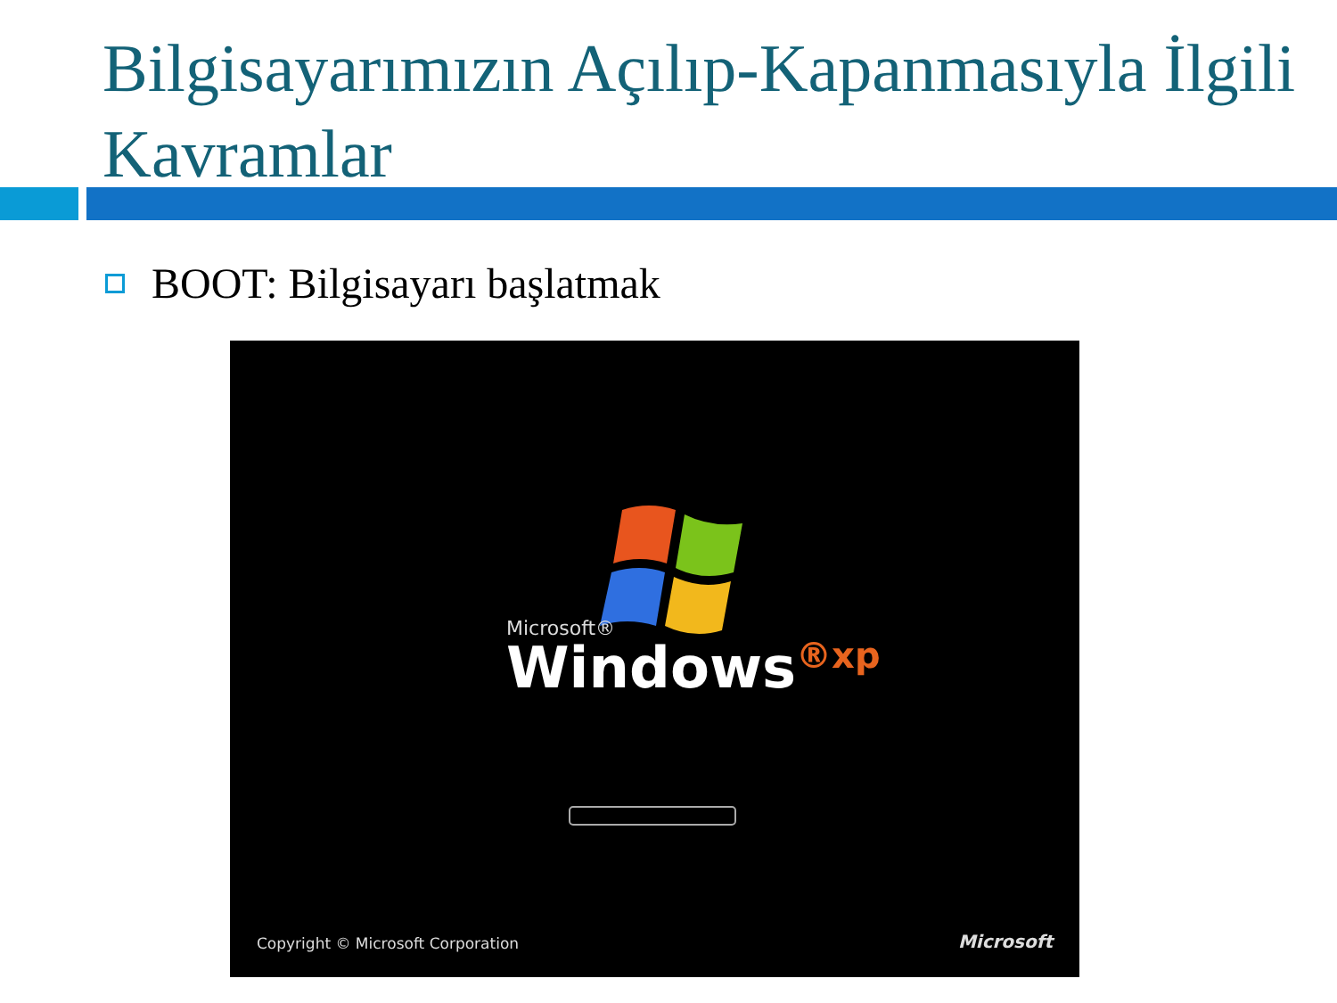Bilgisayarımızın Açılıp-Kapanmasıyla İlgili Kavramlar
BOOT: Bilgisayarı başlatmak
Microsoft®
Windows<sup>®xp</sup>
Copyright © Microsoft Corporation
Microsoft